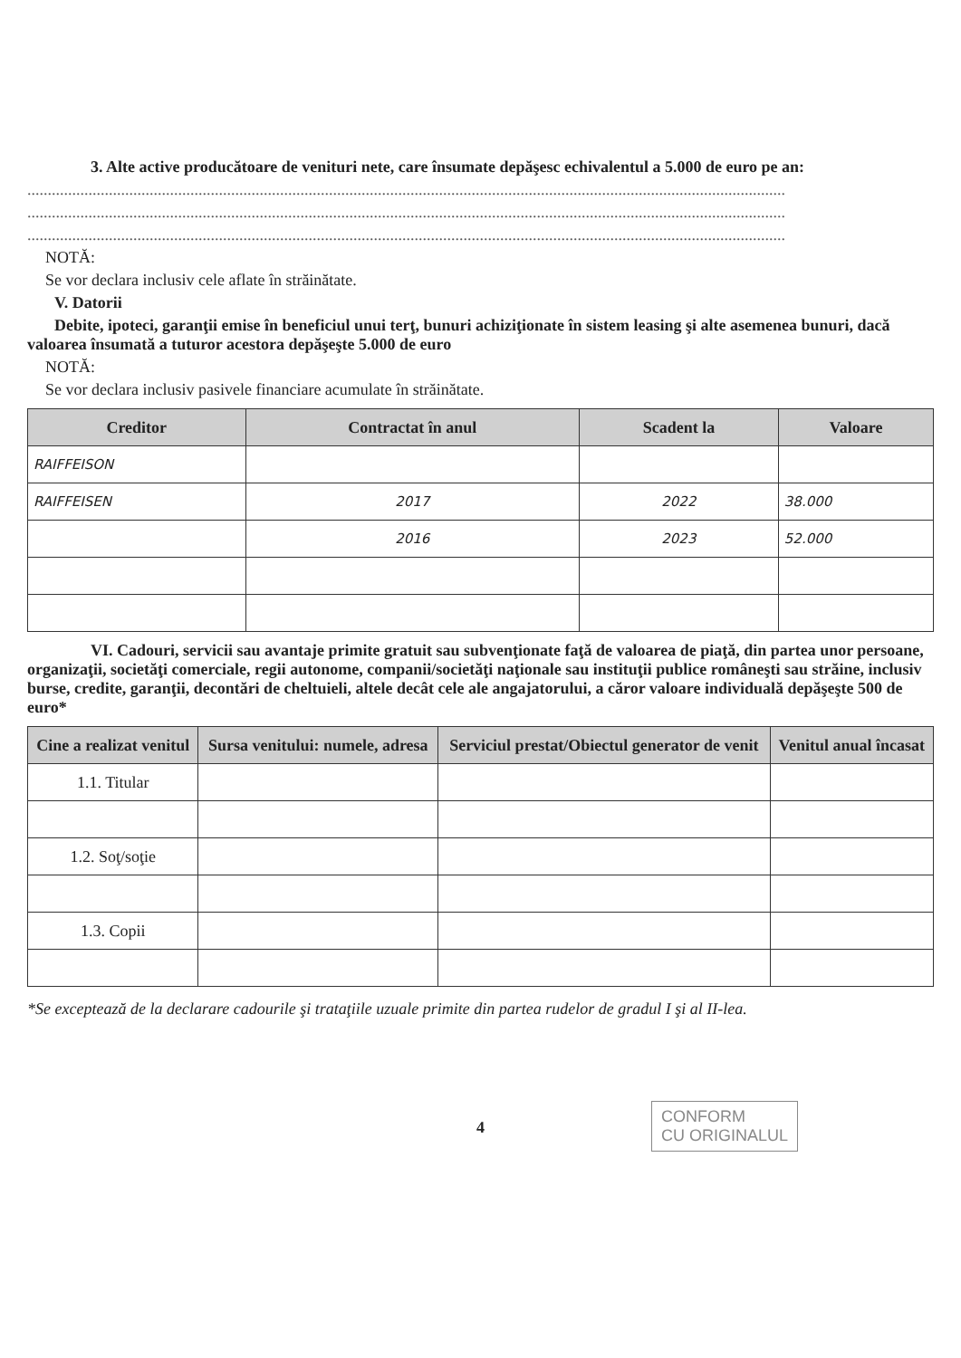3. Alte active producătoare de venituri nete, care însumate depăşesc echivalentul a 5.000 de euro pe an:
..........................................................................................................................................................................................
..........................................................................................................................................................................................
..........................................................................................................................................................................................
NOTĂ:
Se vor declara inclusiv cele aflate în străinătate.
V. Datorii
Debite, ipoteci, garanţii emise în beneficiul unui terţ, bunuri achiziţionate în sistem leasing şi alte asemenea bunuri, dacă valoarea însumată a tuturor acestora depăşeşte 5.000 de euro
NOTĂ:
Se vor declara inclusiv pasivele financiare acumulate în străinătate.
| Creditor | Contractat în anul | Scadent la | Valoare |
| --- | --- | --- | --- |
| RAIFFEISON | | | |
| RAIFFEISEN | 2017 | 2022 | 38.000 |
| | 2016 | 2023 | 52.000 |
VI. Cadouri, servicii sau avantaje primite gratuit sau subvenţionate faţă de valoarea de piaţă, din partea unor persoane, organizaţii, societăţi comerciale, regii autonome, companii/societăţi naţionale sau instituţii publice româneşti sau străine, inclusiv burse, credite, garanţii, decontări de cheltuieli, altele decât cele ale angajatorului, a căror valoare individuală depăşeşte 500 de euro*
| Cine a realizat venitul | Sursa venitului: numele, adresa | Serviciul prestat/Obiectul generator de venit | Venitul anual încasat |
| --- | --- | --- | --- |
| 1.1. Titular | | | |
| 1.2. Soţ/soţie | | | |
| 1.3. Copii | | | |
*Se exceptează de la declarare cadourile şi trataţiile uzuale primite din partea rudelor de gradul I şi al II-lea.
4
CONFORM
CU ORIGINALUL